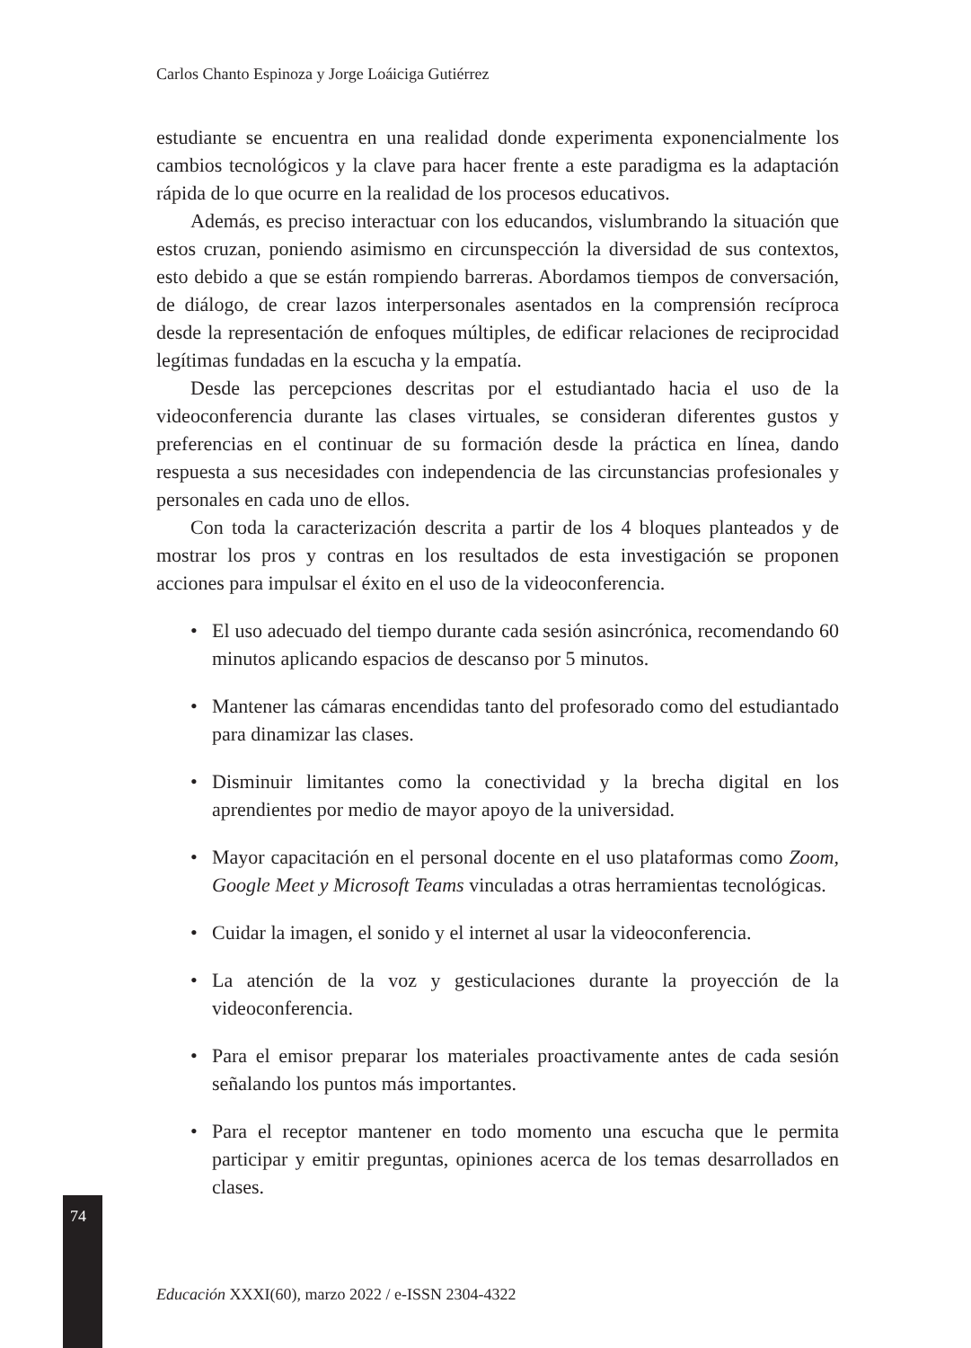74
Carlos Chanto Espinoza y Jorge Loáiciga Gutiérrez
estudiante se encuentra en una realidad donde experimenta exponencialmente los cambios tecnológicos y la clave para hacer frente a este paradigma es la adaptación rápida de lo que ocurre en la realidad de los procesos educativos.
Además, es preciso interactuar con los educandos, vislumbrando la situación que estos cruzan, poniendo asimismo en circunspección la diversidad de sus contextos, esto debido a que se están rompiendo barreras. Abordamos tiempos de conversación, de diálogo, de crear lazos interpersonales asentados en la comprensión recíproca desde la representación de enfoques múltiples, de edificar relaciones de reciprocidad legítimas fundadas en la escucha y la empatía.
Desde las percepciones descritas por el estudiantado hacia el uso de la videoconferencia durante las clases virtuales, se consideran diferentes gustos y preferencias en el continuar de su formación desde la práctica en línea, dando respuesta a sus necesidades con independencia de las circunstancias profesionales y personales en cada uno de ellos.
Con toda la caracterización descrita a partir de los 4 bloques planteados y de mostrar los pros y contras en los resultados de esta investigación se proponen acciones para impulsar el éxito en el uso de la videoconferencia.
• El uso adecuado del tiempo durante cada sesión asincrónica, recomendando 60 minutos aplicando espacios de descanso por 5 minutos.
• Mantener las cámaras encendidas tanto del profesorado como del estudiantado para dinamizar las clases.
• Disminuir limitantes como la conectividad y la brecha digital en los aprendientes por medio de mayor apoyo de la universidad.
• Mayor capacitación en el personal docente en el uso plataformas como Zoom, Google Meet y Microsoft Teams vinculadas a otras herramientas tecnológicas.
• Cuidar la imagen, el sonido y el internet al usar la videoconferencia.
• La atención de la voz y gesticulaciones durante la proyección de la videoconferencia.
• Para el emisor preparar los materiales proactivamente antes de cada sesión señalando los puntos más importantes.
• Para el receptor mantener en todo momento una escucha que le permita participar y emitir preguntas, opiniones acerca de los temas desarrollados en clases.
Educación XXXI(60), marzo 2022 / e-ISSN 2304-4322